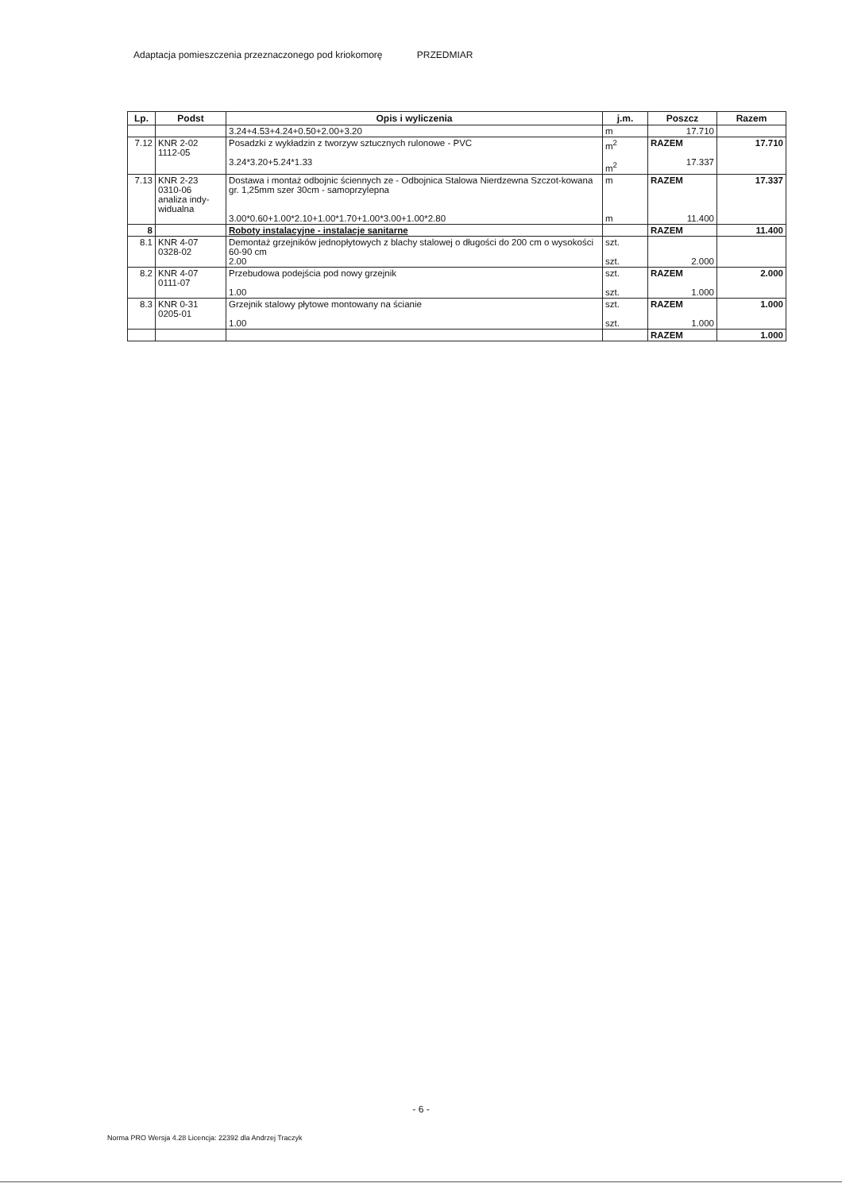Adaptacja pomieszczenia przeznaczonego pod kriokomorę PRZEDMIAR
| Lp. | Podst | Opis i wyliczenia | j.m. | Poszcz | Razem |
| --- | --- | --- | --- | --- | --- |
| | | 3.24+4.53+4.24+0.50+2.00+3.20 | m | 17.710 | |
| 7.12 | KNR 2-02 1112-05 | Posadzki z wykładzin z tworzyw sztucznych rulonowe - PVC 3.24*3.20+5.24*1.33 | m<sup>2</sup> m<sup>2</sup> | RAZEM 17.337 | 17.710 |
| 7.13 | KNR 2-23 0310-06 analiza indy- widualna | Dostawa i montaż odbojnic ściennych ze - Odbojnica Stalowa Nierdzewna Szczot-kowana gr. 1,25mm szer 30cm - samoprzylepna 3.00*0.60+1.00*2.10+1.00*1.70+1.00*3.00+1.00*2.80 | m m | RAZEM 11.400 | 17.337 |
| 8 | | Roboty instalacyjne - instalacje sanitarne | | RAZEM | 11.400 |
| 8.1 | KNR 4-07 0328-02 | Demontaż grzejników jednopłytowych z blachy stalowej o długości do 200 cm o wysokości 60-90 cm 2.00 | szt. szt. | 2.000 | |
| 8.2 | KNR 4-07 0111-07 | Przebudowa podejścia pod nowy grzejnik 1.00 | szt. szt. | RAZEM 1.000 | 2.000 |
| 8.3 | KNR 0-31 0205-01 | Grzejnik stalowy płytowe montowany na ścianie 1.00 | szt. szt. | RAZEM 1.000 | 1.000 |
| | | | | RAZEM | 1.000 |
- 6 -
Norma PRO Wersja 4.28 Licencja: 22392 dla Andrzej Traczyk